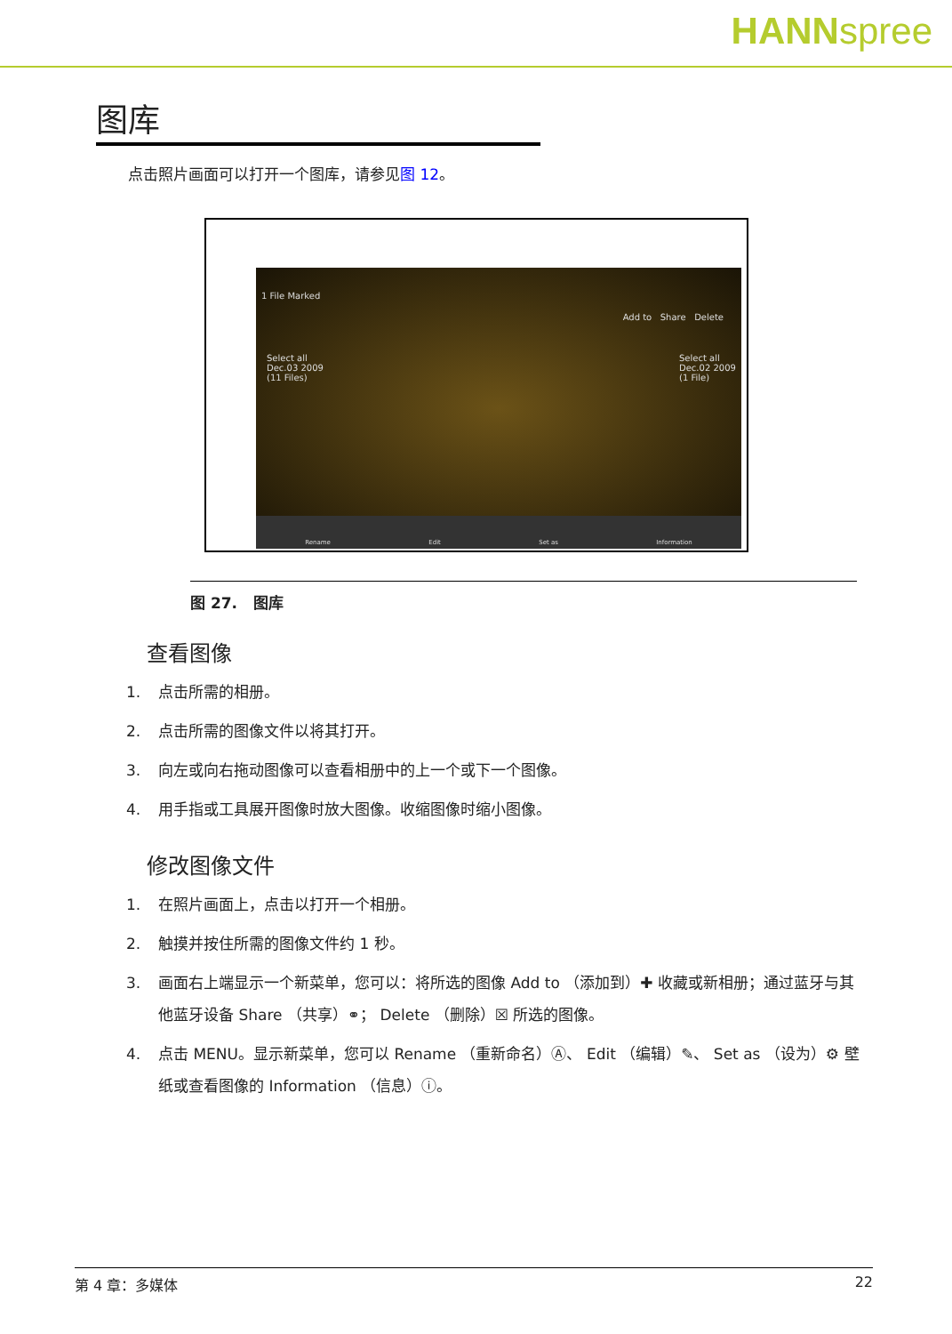HANNspree
图库
点击照片画面可以打开一个图库，请参见图 12。
1 File Marked
Add to Share Delete
Select all
Dec.03 2009
(11 Files)
Select all
Dec.02 2009
(1 File)
Rename Edit Set as Information
图 27. 图库
查看图像
1. 点击所需的相册。
2. 点击所需的图像文件以将其打开。
3. 向左或向右拖动图像可以查看相册中的上一个或下一个图像。
4. 用手指或工具展开图像时放大图像。收缩图像时缩小图像。
修改图像文件
1. 在照片画面上，点击以打开一个相册。
2. 触摸并按住所需的图像文件约 1 秒。
3. 画面右上端显示一个新菜单，您可以：将所选的图像 Add to （添加到）✚ 收藏或新相册；通过蓝牙与其他蓝牙设备 Share （共享）⚭； Delete （删除）☒ 所选的图像。
4. 点击 MENU。显示新菜单，您可以 Rename （重新命名）Ⓐ、 Edit （编辑）✎、 Set as （设为）⚙ 壁纸或查看图像的 Information （信息）ⓘ。
第 4 章：多媒体 22